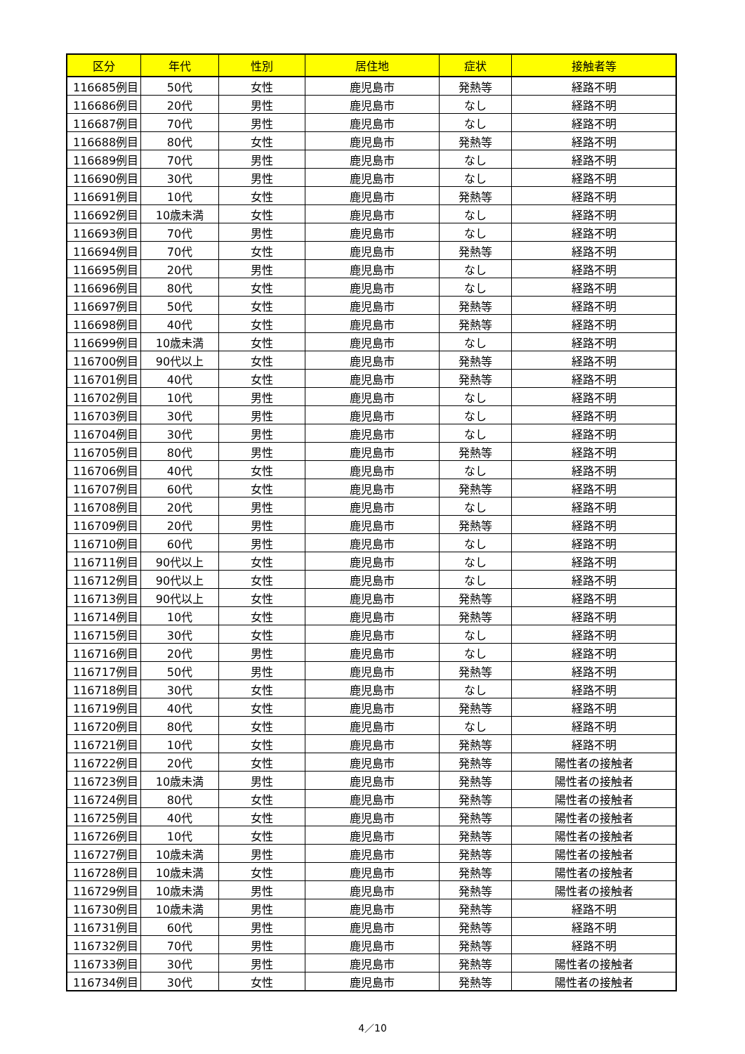| 区分 | 年代 | 性別 | 居住地 | 症状 | 接触者等 |
| --- | --- | --- | --- | --- | --- |
| 116685例目 | 50代 | 女性 | 鹿児島市 | 発熱等 | 経路不明 |
| 116686例目 | 20代 | 男性 | 鹿児島市 | なし | 経路不明 |
| 116687例目 | 70代 | 男性 | 鹿児島市 | なし | 経路不明 |
| 116688例目 | 80代 | 女性 | 鹿児島市 | 発熱等 | 経路不明 |
| 116689例目 | 70代 | 男性 | 鹿児島市 | なし | 経路不明 |
| 116690例目 | 30代 | 男性 | 鹿児島市 | なし | 経路不明 |
| 116691例目 | 10代 | 女性 | 鹿児島市 | 発熱等 | 経路不明 |
| 116692例目 | 10歳未満 | 女性 | 鹿児島市 | なし | 経路不明 |
| 116693例目 | 70代 | 男性 | 鹿児島市 | なし | 経路不明 |
| 116694例目 | 70代 | 女性 | 鹿児島市 | 発熱等 | 経路不明 |
| 116695例目 | 20代 | 男性 | 鹿児島市 | なし | 経路不明 |
| 116696例目 | 80代 | 女性 | 鹿児島市 | なし | 経路不明 |
| 116697例目 | 50代 | 女性 | 鹿児島市 | 発熱等 | 経路不明 |
| 116698例目 | 40代 | 女性 | 鹿児島市 | 発熱等 | 経路不明 |
| 116699例目 | 10歳未満 | 女性 | 鹿児島市 | なし | 経路不明 |
| 116700例目 | 90代以上 | 女性 | 鹿児島市 | 発熱等 | 経路不明 |
| 116701例目 | 40代 | 女性 | 鹿児島市 | 発熱等 | 経路不明 |
| 116702例目 | 10代 | 男性 | 鹿児島市 | なし | 経路不明 |
| 116703例目 | 30代 | 男性 | 鹿児島市 | なし | 経路不明 |
| 116704例目 | 30代 | 男性 | 鹿児島市 | なし | 経路不明 |
| 116705例目 | 80代 | 男性 | 鹿児島市 | 発熱等 | 経路不明 |
| 116706例目 | 40代 | 女性 | 鹿児島市 | なし | 経路不明 |
| 116707例目 | 60代 | 女性 | 鹿児島市 | 発熱等 | 経路不明 |
| 116708例目 | 20代 | 男性 | 鹿児島市 | なし | 経路不明 |
| 116709例目 | 20代 | 男性 | 鹿児島市 | 発熱等 | 経路不明 |
| 116710例目 | 60代 | 男性 | 鹿児島市 | なし | 経路不明 |
| 116711例目 | 90代以上 | 女性 | 鹿児島市 | なし | 経路不明 |
| 116712例目 | 90代以上 | 女性 | 鹿児島市 | なし | 経路不明 |
| 116713例目 | 90代以上 | 女性 | 鹿児島市 | 発熱等 | 経路不明 |
| 116714例目 | 10代 | 女性 | 鹿児島市 | 発熱等 | 経路不明 |
| 116715例目 | 30代 | 女性 | 鹿児島市 | なし | 経路不明 |
| 116716例目 | 20代 | 男性 | 鹿児島市 | なし | 経路不明 |
| 116717例目 | 50代 | 男性 | 鹿児島市 | 発熱等 | 経路不明 |
| 116718例目 | 30代 | 女性 | 鹿児島市 | なし | 経路不明 |
| 116719例目 | 40代 | 女性 | 鹿児島市 | 発熱等 | 経路不明 |
| 116720例目 | 80代 | 女性 | 鹿児島市 | なし | 経路不明 |
| 116721例目 | 10代 | 女性 | 鹿児島市 | 発熱等 | 経路不明 |
| 116722例目 | 20代 | 女性 | 鹿児島市 | 発熱等 | 陽性者の接触者 |
| 116723例目 | 10歳未満 | 男性 | 鹿児島市 | 発熱等 | 陽性者の接触者 |
| 116724例目 | 80代 | 女性 | 鹿児島市 | 発熱等 | 陽性者の接触者 |
| 116725例目 | 40代 | 女性 | 鹿児島市 | 発熱等 | 陽性者の接触者 |
| 116726例目 | 10代 | 女性 | 鹿児島市 | 発熱等 | 陽性者の接触者 |
| 116727例目 | 10歳未満 | 男性 | 鹿児島市 | 発熱等 | 陽性者の接触者 |
| 116728例目 | 10歳未満 | 女性 | 鹿児島市 | 発熱等 | 陽性者の接触者 |
| 116729例目 | 10歳未満 | 男性 | 鹿児島市 | 発熱等 | 陽性者の接触者 |
| 116730例目 | 10歳未満 | 男性 | 鹿児島市 | 発熱等 | 経路不明 |
| 116731例目 | 60代 | 男性 | 鹿児島市 | 発熱等 | 経路不明 |
| 116732例目 | 70代 | 男性 | 鹿児島市 | 発熱等 | 経路不明 |
| 116733例目 | 30代 | 男性 | 鹿児島市 | 発熱等 | 陽性者の接触者 |
| 116734例目 | 30代 | 女性 | 鹿児島市 | 発熱等 | 陽性者の接触者 |
4／10